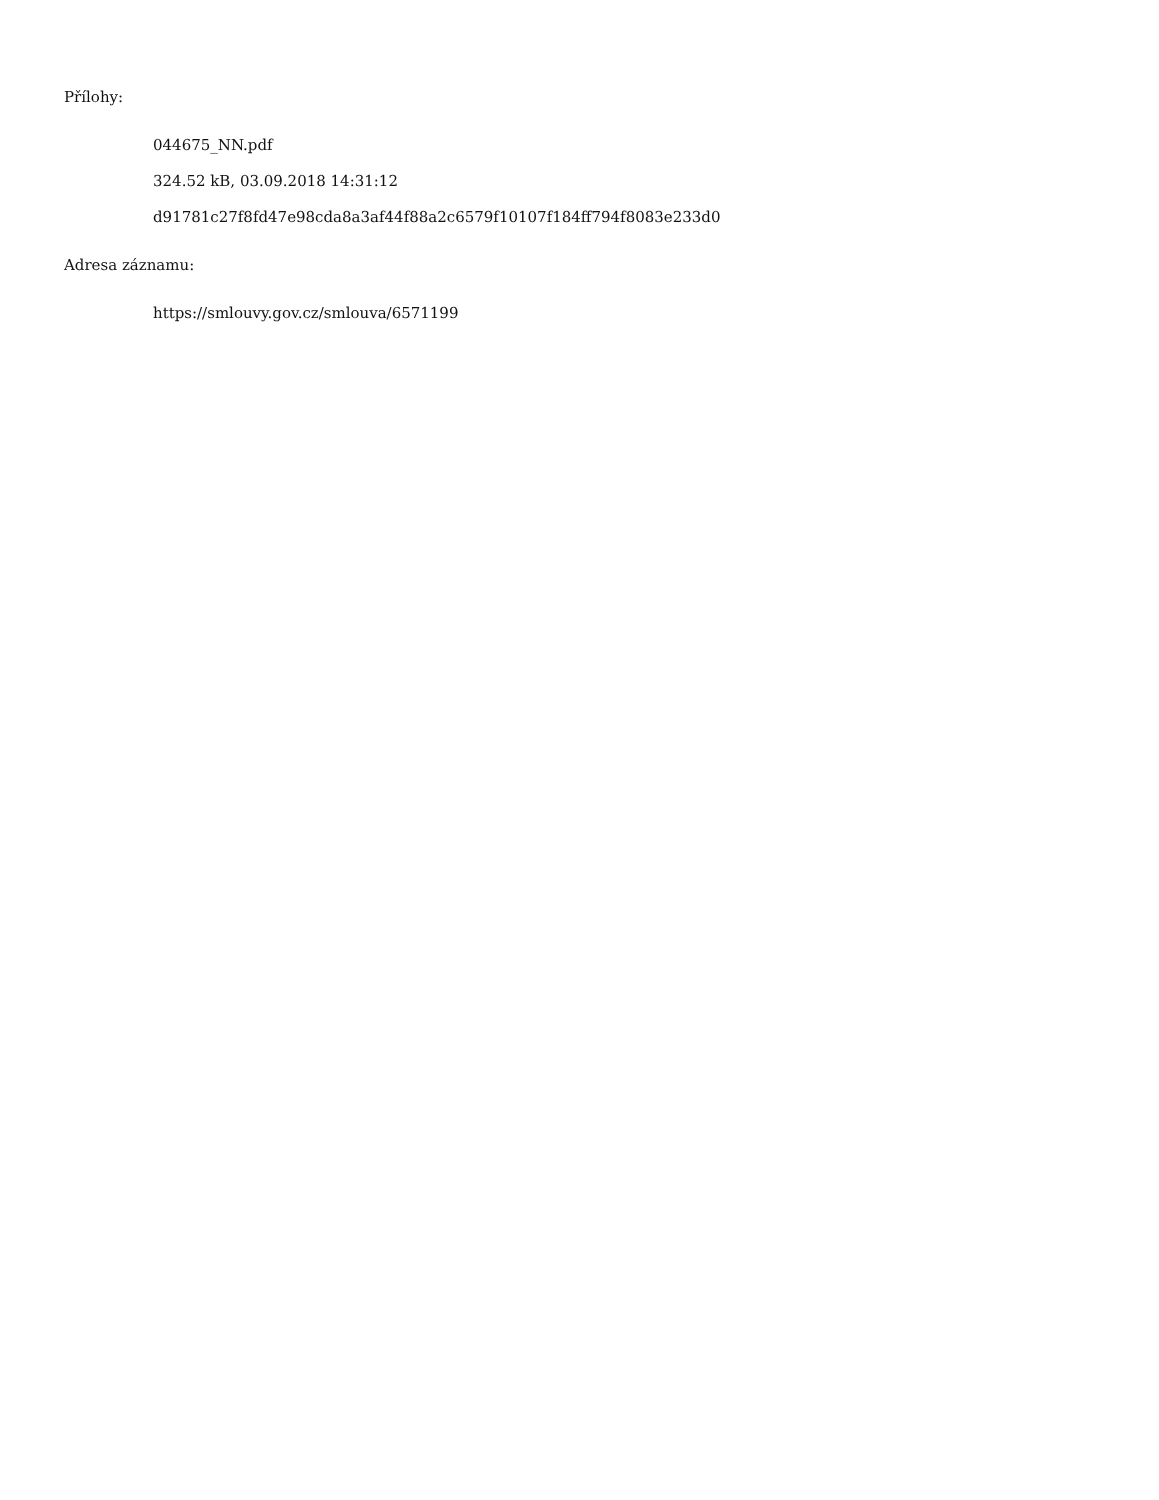Přílohy:
044675_NN.pdf
324.52 kB, 03.09.2018 14:31:12
d91781c27f8fd47e98cda8a3af44f88a2c6579f10107f184ff794f8083e233d0
Adresa záznamu:
https://smlouvy.gov.cz/smlouva/6571199